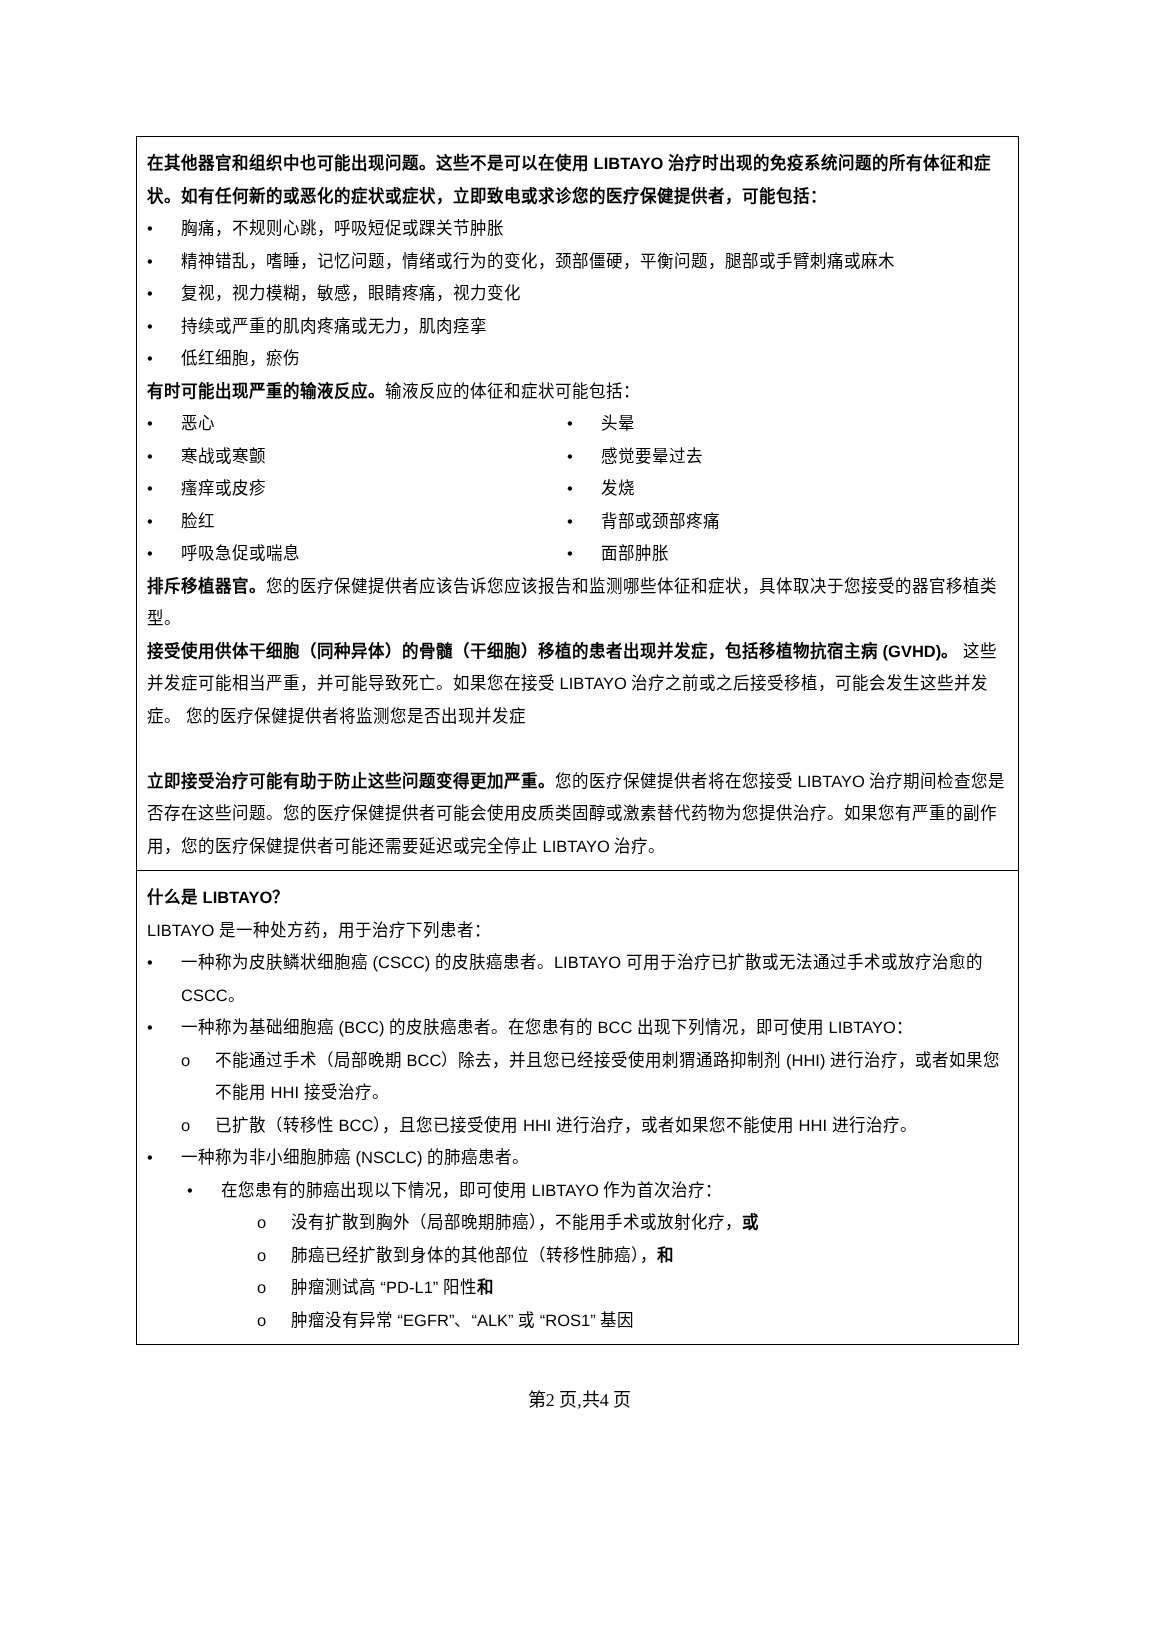在其他器官和组织中也可能出现问题。这些不是可以在使用 LIBTAYO 治疗时出现的免疫系统问题的所有体征和症状。如有任何新的或恶化的症状或症状，立即致电或求诊您的医疗保健提供者，可能包括：
• 胸痛，不规则心跳，呼吸短促或踝关节肿胀
• 精神错乱，嗜睡，记忆问题，情绪或行为的变化，颈部僵硬，平衡问题，腿部或手臂刺痛或麻木
• 复视，视力模糊，敏感，眼睛疼痛，视力变化
• 持续或严重的肌肉疼痛或无力，肌肉痉挛
• 低红细胞，瘀伤
有时可能出现严重的输液反应。输液反应的体征和症状可能包括：
• 恶心
• 头晕
• 寒战或寒颤
• 感觉要晕过去
• 瘙痒或皮疹
• 发烧
• 脸红
• 背部或颈部疼痛
• 呼吸急促或喘息
• 面部肿胀
排斥移植器官。您的医疗保健提供者应该告诉您应该报告和监测哪些体征和症状，具体取决于您接受的器官移植类型。
接受使用供体干细胞（同种异体）的骨髓（干细胞）移植的患者出现并发症，包括移植物抗宿主病 (GVHD)。 这些并发症可能相当严重，并可能导致死亡。如果您在接受 LIBTAYO 治疗之前或之后接受移植，可能会发生这些并发症。 您的医疗保健提供者将监测您是否出现并发症
立即接受治疗可能有助于防止这些问题变得更加严重。您的医疗保健提供者将在您接受 LIBTAYO 治疗期间检查您是否存在这些问题。您的医疗保健提供者可能会使用皮质类固醇或激素替代药物为您提供治疗。如果您有严重的副作用，您的医疗保健提供者可能还需要延迟或完全停止 LIBTAYO 治疗。
什么是 LIBTAYO？
LIBTAYO 是一种处方药，用于治疗下列患者：
• 一种称为皮肤鳞状细胞癌 (CSCC) 的皮肤癌患者。LIBTAYO 可用于治疗已扩散或无法通过手术或放疗治愈的 CSCC。
• 一种称为基础细胞癌 (BCC) 的皮肤癌患者。在您患有的 BCC 出现下列情况，即可使用 LIBTAYO：
o 不能通过手术（局部晚期 BCC）除去，并且您已经接受使用刺猬通路抑制剂 (HHI) 进行治疗，或者如果您不能用 HHI 接受治疗。
o 已扩散（转移性 BCC），且您已接受使用 HHI 进行治疗，或者如果您不能使用 HHI 进行治疗。
• 一种称为非小细胞肺癌 (NSCLC) 的肺癌患者。
• 在您患有的肺癌出现以下情况，即可使用 LIBTAYO 作为首次治疗：
o 没有扩散到胸外（局部晚期肺癌），不能用手术或放射化疗，或
o 肺癌已经扩散到身体的其他部位（转移性肺癌），和
o 肿瘤测试高 “PD-L1” 阳性和
o 肿瘤没有异常 “EGFR”、“ALK” 或 “ROS1” 基因
第2 页,共4 页